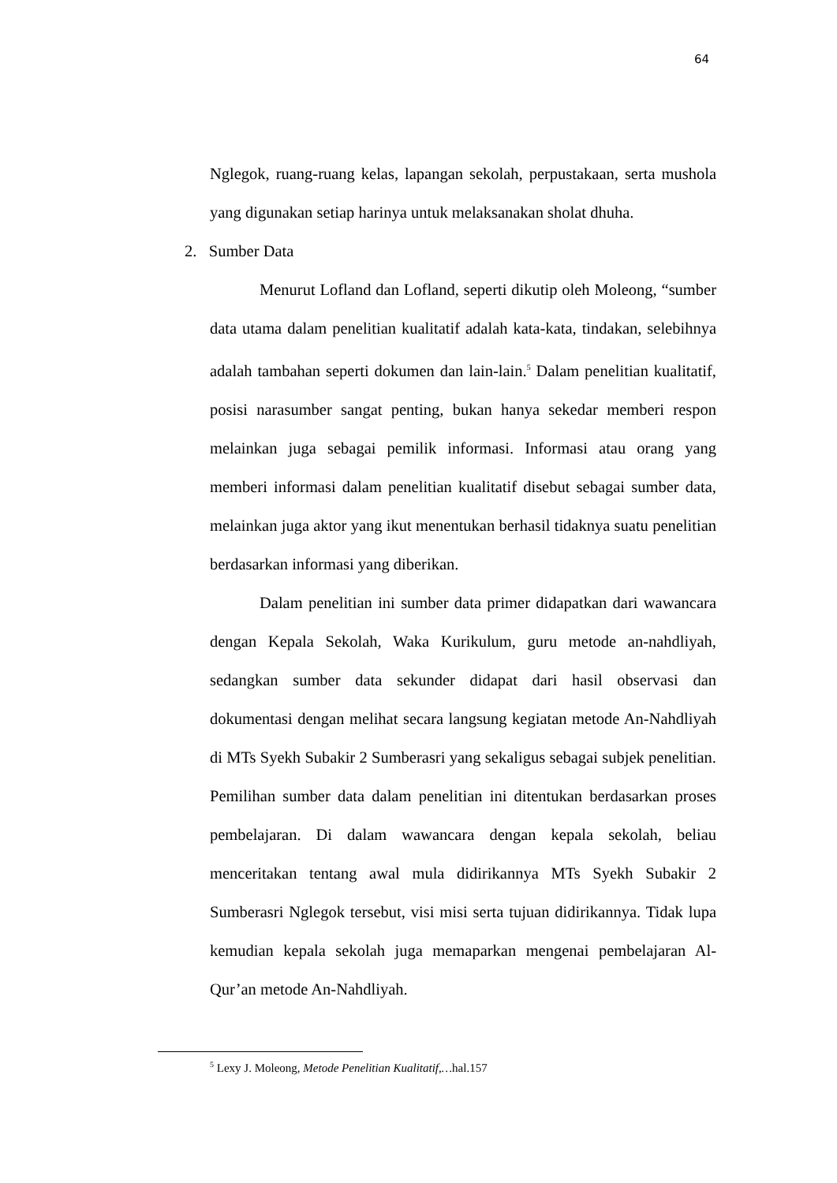64
Nglegok, ruang-ruang kelas, lapangan sekolah, perpustakaan, serta mushola yang digunakan setiap harinya untuk melaksanakan sholat dhuha.
2. Sumber Data
Menurut Lofland dan Lofland, seperti dikutip oleh Moleong, “sumber data utama dalam penelitian kualitatif adalah kata-kata, tindakan, selebihnya adalah tambahan seperti dokumen dan lain-lain.<sup>5</sup> Dalam penelitian kualitatif, posisi narasumber sangat penting, bukan hanya sekedar memberi respon melainkan juga sebagai pemilik informasi. Informasi atau orang yang memberi informasi dalam penelitian kualitatif disebut sebagai sumber data, melainkan juga aktor yang ikut menentukan berhasil tidaknya suatu penelitian berdasarkan informasi yang diberikan.
Dalam penelitian ini sumber data primer didapatkan dari wawancara dengan Kepala Sekolah, Waka Kurikulum, guru metode an-nahdliyah, sedangkan sumber data sekunder didapat dari hasil observasi dan dokumentasi dengan melihat secara langsung kegiatan metode An-Nahdliyah di MTs Syekh Subakir 2 Sumberasri yang sekaligus sebagai subjek penelitian. Pemilihan sumber data dalam penelitian ini ditentukan berdasarkan proses pembelajaran. Di dalam wawancara dengan kepala sekolah, beliau menceritakan tentang awal mula didirikannya MTs Syekh Subakir 2 Sumberasri Nglegok tersebut, visi misi serta tujuan didirikannya. Tidak lupa kemudian kepala sekolah juga memaparkan mengenai pembelajaran Al-Qur’an metode An-Nahdliyah.
<sup>5</sup> Lexy J. Moleong, Metode Penelitian Kualitatif,…hal.157